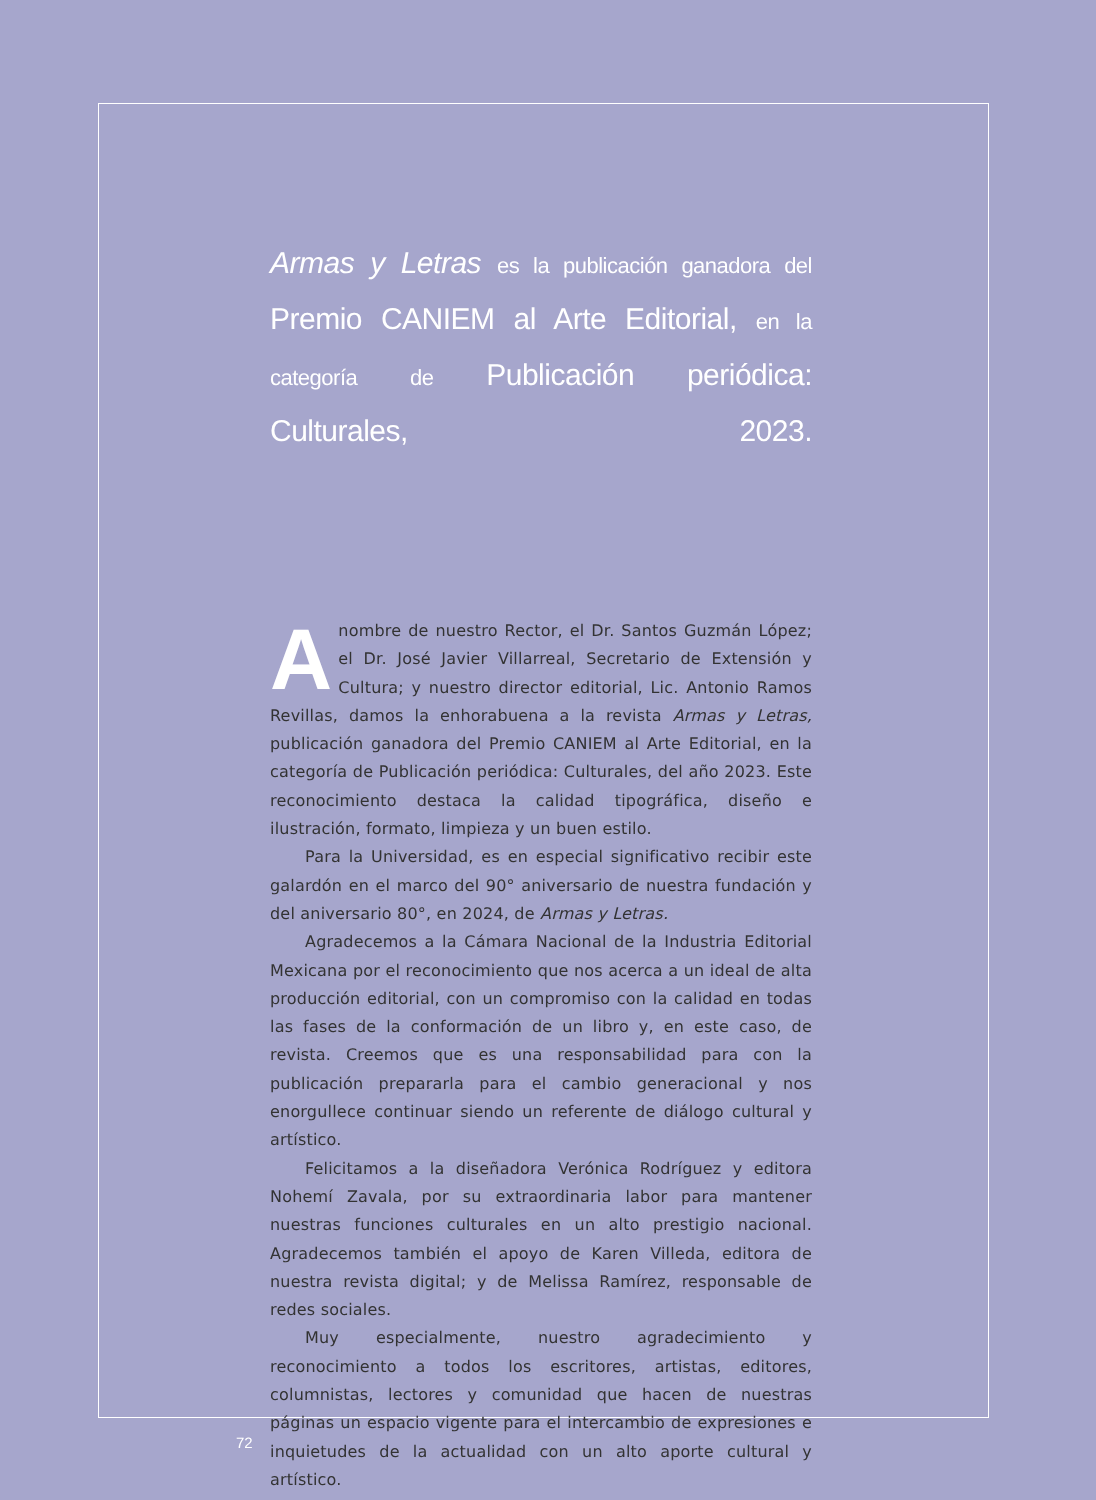Armas y Letras es la publicación ganadora del Premio CANIEM al Arte Editorial, en la categoría de Publicación periódica: Culturales, 2023.
Anombre de nuestro Rector, el Dr. Santos Guzmán López; el Dr. José Javier Villarreal, Secretario de Extensión y Cultura; y nuestro director editorial, Lic. Antonio Ramos Revillas, damos la enhorabuena a la revista Armas y Letras, publicación ganadora del Premio CANIEM al Arte Editorial, en la categoría de Publicación periódica: Culturales, del año 2023. Este reconocimiento destaca la calidad tipográfica, diseño e ilustración, formato, limpieza y un buen estilo.
Para la Universidad, es en especial significativo recibir este galardón en el marco del 90° aniversario de nuestra fundación y del aniversario 80°, en 2024, de Armas y Letras.
Agradecemos a la Cámara Nacional de la Industria Editorial Mexicana por el reconocimiento que nos acerca a un ideal de alta producción editorial, con un compromiso con la calidad en todas las fases de la conformación de un libro y, en este caso, de revista. Creemos que es una responsabilidad para con la publicación prepararla para el cambio generacional y nos enorgullece continuar siendo un referente de diálogo cultural y artístico.
Felicitamos a la diseñadora Verónica Rodríguez y editora Nohemí Zavala, por su extraordinaria labor para mantener nuestras funciones culturales en un alto prestigio nacional. Agradecemos también el apoyo de Karen Villeda, editora de nuestra revista digital; y de Melissa Ramírez, responsable de redes sociales.
Muy especialmente, nuestro agradecimiento y reconocimiento a todos los escritores, artistas, editores, columnistas, lectores y comunidad que hacen de nuestras páginas un espacio vigente para el intercambio de expresiones e inquietudes de la actualidad con un alto aporte cultural y artístico.
72